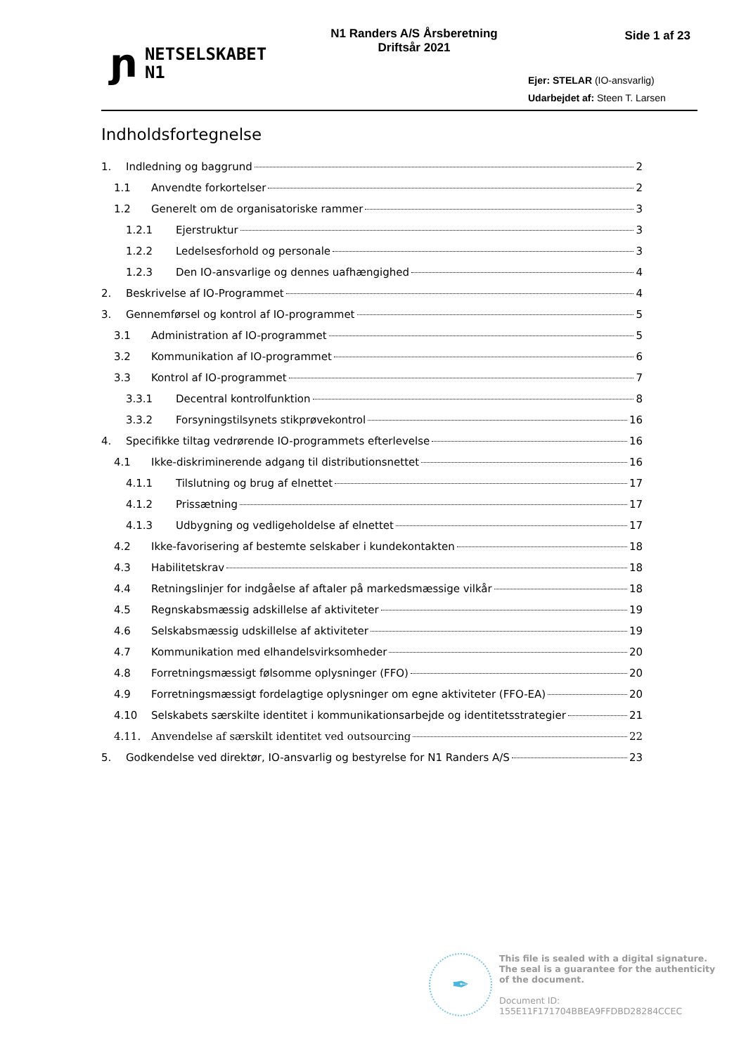ɲ
NETSELSKABET
N1
N1 Randers A/S Årsberetning
Driftsår 2021
Side 1 af 23
Ejer: STELAR (IO-ansvarlig)
Udarbejdet af: Steen T. Larsen
Indholdsfortegnelse
1. Indledning og baggrund 2
1.1 Anvendte forkortelser 2
1.2 Generelt om de organisatoriske rammer 3
1.2.1 Ejerstruktur 3
1.2.2 Ledelsesforhold og personale 3
1.2.3 Den IO-ansvarlige og dennes uafhængighed 4
2. Beskrivelse af IO-Programmet 4
3. Gennemførsel og kontrol af IO-programmet 5
3.1 Administration af IO-programmet 5
3.2 Kommunikation af IO-programmet 6
3.3 Kontrol af IO-programmet 7
3.3.1 Decentral kontrolfunktion 8
3.3.2 Forsyningstilsynets stikprøvekontrol 16
4. Specifikke tiltag vedrørende IO-programmets efterlevelse 16
4.1 Ikke-diskriminerende adgang til distributionsnettet 16
4.1.1 Tilslutning og brug af elnettet 17
4.1.2 Prissætning 17
4.1.3 Udbygning og vedligeholdelse af elnettet 17
4.2 Ikke-favorisering af bestemte selskaber i kundekontakten 18
4.3 Habilitetskrav 18
4.4 Retningslinjer for indgåelse af aftaler på markedsmæssige vilkår 18
4.5 Regnskabsmæssig adskillelse af aktiviteter 19
4.6 Selskabsmæssig udskillelse af aktiviteter 19
4.7 Kommunikation med elhandelsvirksomheder 20
4.8 Forretningsmæssigt følsomme oplysninger (FFO) 20
4.9 Forretningsmæssigt fordelagtige oplysninger om egne aktiviteter (FFO-EA) 20
4.10 Selskabets særskilte identitet i kommunikationsarbejde og identitetsstrategier 21
4.11. Anvendelse af særskilt identitet ved outsourcing 22
5. Godkendelse ved direktør, IO-ansvarlig og bestyrelse for N1 Randers A/S 23
✒
This file is sealed with a digital signature.
The seal is a guarantee for the authenticity
of the document.
Document ID:
155E11F171704BBEA9FFDBD28284CCEC